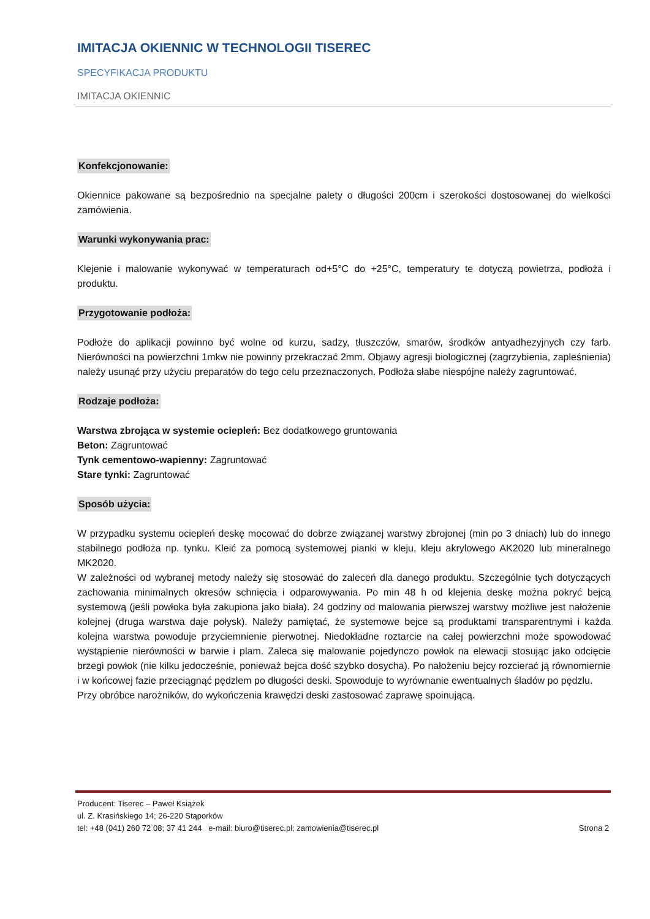IMITACJA OKIENNIC W TECHNOLOGII TISEREC
SPECYFIKACJA PRODUKTU
IMITACJA OKIENNIC
Konfekcjonowanie:
Okiennice pakowane są bezpośrednio na specjalne palety o długości 200cm i szerokości dostosowanej do wielkości zamówienia.
Warunki wykonywania prac:
Klejenie i malowanie wykonywać w temperaturach od+5°C do +25°C, temperatury te dotyczą powietrza, podłoża i produktu.
Przygotowanie podłoża:
Podłoże do aplikacji powinno być wolne od kurzu, sadzy, tłuszczów, smarów, środków antyadhezyjnych czy farb. Nierówności na powierzchni 1mkw nie powinny przekraczać 2mm. Objawy agresji biologicznej (zagrzybienia, zapleśnienia) należy usunąć przy użyciu preparatów do tego celu przeznaczonych. Podłoża słabe niespójne należy zagruntować.
Rodzaje podłoża:
Warstwa zbrojąca w systemie ociepleń: Bez dodatkowego gruntowania
Beton: Zagruntować
Tynk cementowo-wapienny: Zagruntować
Stare tynki: Zagruntować
Sposób użycia:
W przypadku systemu ociepleń deskę mocować do dobrze związanej warstwy zbrojonej (min po 3 dniach) lub do innego stabilnego podłoża np. tynku. Kleić za pomocą systemowej pianki w kleju, kleju akrylowego AK2020 lub mineralnego MK2020.
W zależności od wybranej metody należy się stosować do zaleceń dla danego produktu. Szczególnie tych dotyczących zachowania minimalnych okresów schnięcia i odparowywania. Po min 48 h od klejenia deskę można pokryć bejcą systemową (jeśli powłoka była zakupiona jako biała). 24 godziny od malowania pierwszej warstwy możliwe jest nałożenie kolejnej (druga warstwa daje połysk). Należy pamiętać, że systemowe bejce są produktami transparentnymi i każda kolejna warstwa powoduje przyciemnienie pierwotnej. Niedokładne roztarcie na całej powierzchni może spowodować wystąpienie nierówności w barwie i plam. Zaleca się malowanie pojedynczo powłok na elewacji stosując jako odcięcie brzegi powłok (nie kilku jedocześnie, ponieważ bejca dość szybko dosycha). Po nałożeniu bejcy rozcierać ją równomiernie i w końcowej fazie przeciągnąć pędzlem po długości deski. Spowoduje to wyrównanie ewentualnych śladów po pędzlu.
Przy obróbce narożników, do wykończenia krawędzi deski zastosować zaprawę spoinującą.
Producent: Tiserec – Paweł Książek
ul. Z. Krasińskiego 14; 26-220 Stąporków
tel: +48 (041) 260 72 08; 37 41 244 e-mail: biuro@tiserec.pl; zamowienia@tiserec.pl Strona 2